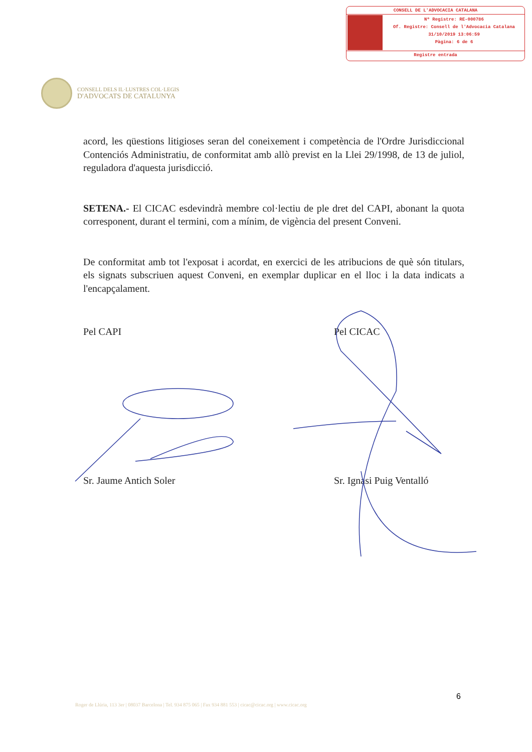CONSELL DE L'ADVOCACIA CATALANA
Nº Registre: RE-000786
Of. Registre: Consell de l'Advocacia Catalana
31/10/2019 13:06:59
Pàgina: 6 de 6
Registre entrada
CONSELL DELS IL·LUSTRES COL·LEGIS
D'ADVOCATS DE CATALUNYA
acord, les qüestions litigioses seran del coneixement i competència de l'Ordre Jurisdiccional Contenciós Administratiu, de conformitat amb allò previst en la Llei 29/1998, de 13 de juliol, reguladora d'aquesta jurisdicció.
SETENA.- El CICAC esdevindrà membre col·lectiu de ple dret del CAPI, abonant la quota corresponent, durant el termini, com a mínim, de vigència del present Conveni.
De conformitat amb tot l'exposat i acordat, en exercici de les atribucions de què són titulars, els signats subscriuen aquest Conveni, en exemplar duplicar en el lloc i la data indicats a l'encapçalament.
Pel CAPI Pel CICAC
Sr. Jaume Antich Soler Sr. Ignasi Puig Ventalló
6
Roger de Llúria, 113 3er | 08037 Barcelona | Tel. 934 875 065 | Fax 934 881 553 | cicac@cicac.org | www.cicac.org